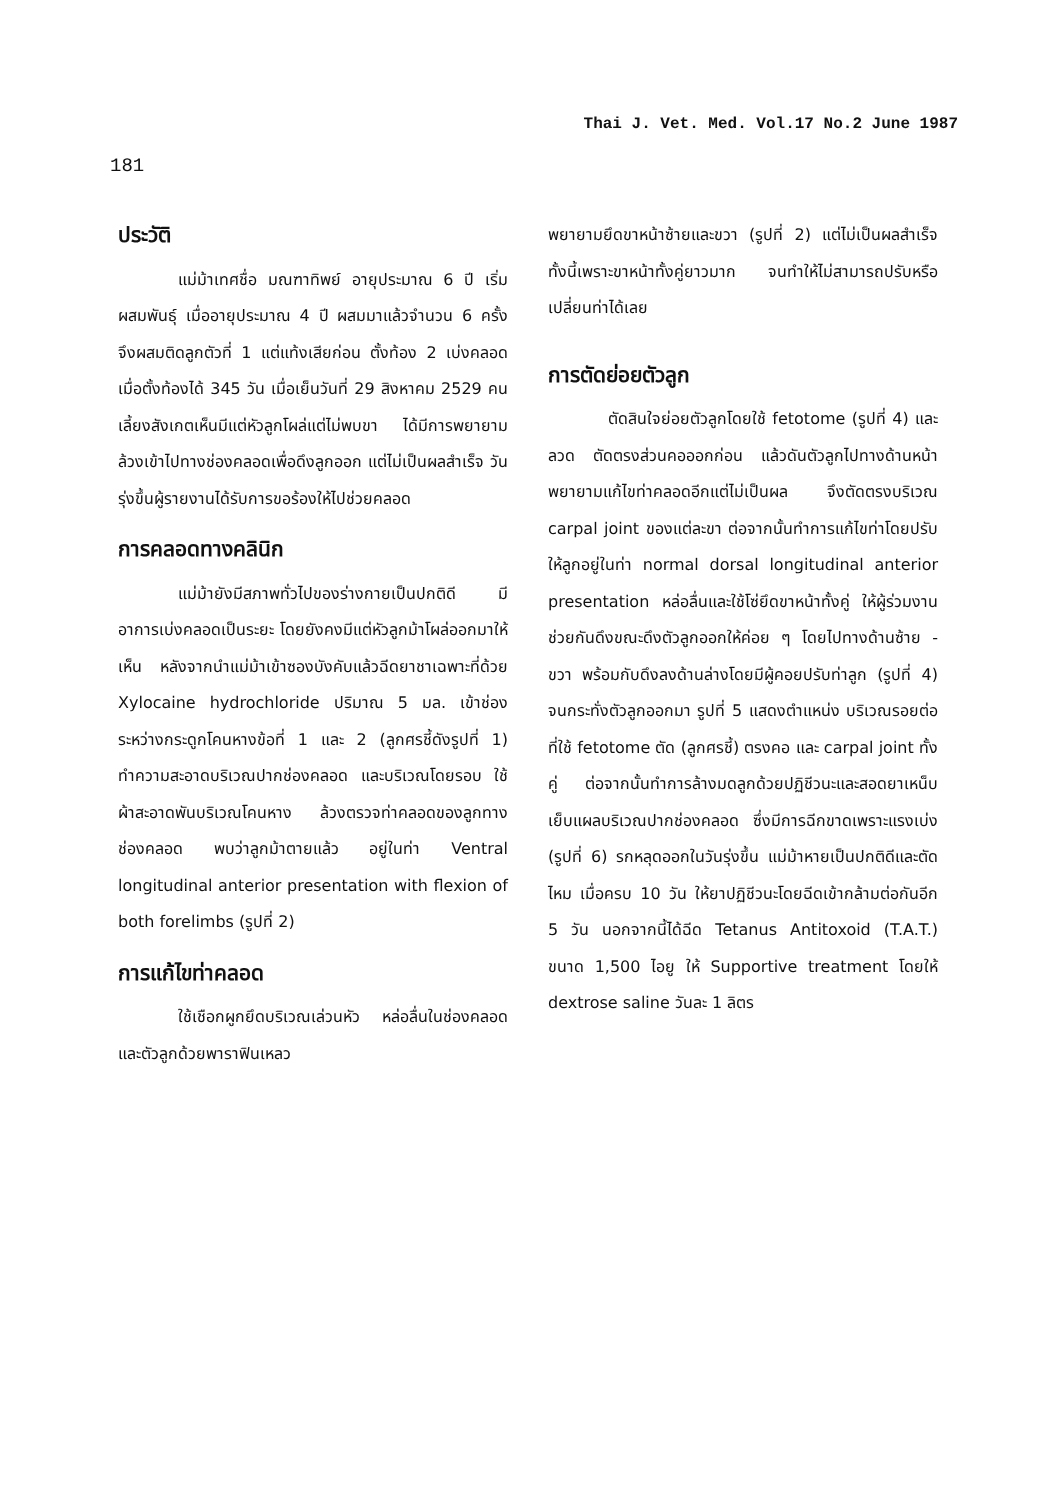Thai J. Vet. Med. Vol.17 No.2 June 1987
181
ประวัติ
แม่ม้าเทศชื่อ มณฑาทิพย์ อายุประมาณ 6 ปี เริ่มผสมพันธุ์ เมื่ออายุประมาณ 4 ปี ผสมมาแล้วจำนวน 6 ครั้ง จึงผสมติดลูกตัวที่ 1 แต่แท้งเสียก่อน ตั้งท้อง 2 เบ่งคลอด เมื่อตั้งท้องได้ 345 วัน เมื่อเย็นวันที่ 29 สิงหาคม 2529 คนเลี้ยงสังเกตเห็นมีแต่หัวลูกโผล่แต่ไม่พบขา ได้มีการพยายามล้วงเข้าไปทางช่องคลอดเพื่อดึงลูกออก แต่ไม่เป็นผลสำเร็จ วันรุ่งขึ้นผู้รายงานได้รับการขอร้องให้ไปช่วยคลอด
การคลอดทางคลินิก
แม่ม้ายังมีสภาพทั่วไปของร่างกายเป็นปกติดี มีอาการเบ่งคลอดเป็นระยะ โดยยังคงมีแต่หัวลูกม้าโผล่ออกมาให้เห็น หลังจากนำแม่ม้าเข้าซองบังคับแล้วฉีดยาชาเฉพาะที่ด้วย Xylocaine hydrochloride ปริมาณ 5 มล. เข้าช่องระหว่างกระดูกโคนหางข้อที่ 1 และ 2 (ลูกศรชี้ดังรูปที่ 1) ทำความสะอาดบริเวณปากช่องคลอด และบริเวณโดยรอบ ใช้ผ้าสะอาดพันบริเวณโคนหาง ล้วงตรวจท่าคลอดของลูกทางช่องคลอด พบว่าลูกม้าตายแล้ว อยู่ในท่า Ventral longitudinal anterior presentation with flexion of both forelimbs (รูปที่ 2)
การแก้ไขท่าคลอด
ใช้เชือกผูกยึดบริเวณเล่วนหัว หล่อลื่นในช่องคลอดและตัวลูกด้วยพาราฟินเหลว
พยายามยึดขาหน้าซ้ายและขวา (รูปที่ 2) แต่ไม่เป็นผลสำเร็จทั้งนี้เพราะขาหน้าทั้งคู่ยาวมาก จนทำให้ไม่สามารถปรับหรือเปลี่ยนท่าได้เลย
การตัดย่อยตัวลูก
ตัดสินใจย่อยตัวลูกโดยใช้ fetotome (รูปที่ 4) และลวด ตัดตรงส่วนคอออกก่อน แล้วดันตัวลูกไปทางด้านหน้า พยายามแก้ไขท่าคลอดอีกแต่ไม่เป็นผล จึงตัดตรงบริเวณ carpal joint ของแต่ละขา ต่อจากนั้นทำการแก้ไขท่าโดยปรับให้ลูกอยู่ในท่า normal dorsal longitudinal anterior presentation หล่อลื่นและใช้โซ่ยึดขาหน้าทั้งคู่ ให้ผู้ร่วมงานช่วยกันดึงขณะดึงตัวลูกออกให้ค่อย ๆ โดยไปทางด้านซ้าย - ขวา พร้อมกับดึงลงด้านล่างโดยมีผู้คอยปรับท่าลูก (รูปที่ 4) จนกระทั่งตัวลูกออกมา รูปที่ 5 แสดงตำแหน่ง บริเวณรอยต่อที่ใช้ fetotome ตัด (ลูกศรชี้) ตรงคอ และ carpal joint ทั้งคู่ ต่อจากนั้นทำการล้างมดลูกด้วยปฏิชีวนะและสอดยาเหน็บ เย็บแผลบริเวณปากช่องคลอด ซึ่งมีการฉีกขาดเพราะแรงเบ่ง (รูปที่ 6) รกหลุดออกในวันรุ่งขึ้น แม่ม้าหายเป็นปกติดีและตัดไหม เมื่อครบ 10 วัน ให้ยาปฏิชีวนะโดยฉีดเข้ากล้ามต่อกันอีก 5 วัน นอกจากนี้ได้ฉีด Tetanus Antitoxoid (T.A.T.) ขนาด 1,500 ไอยู ให้ Supportive treatment โดยให้ dextrose saline วันละ 1 ลิตร